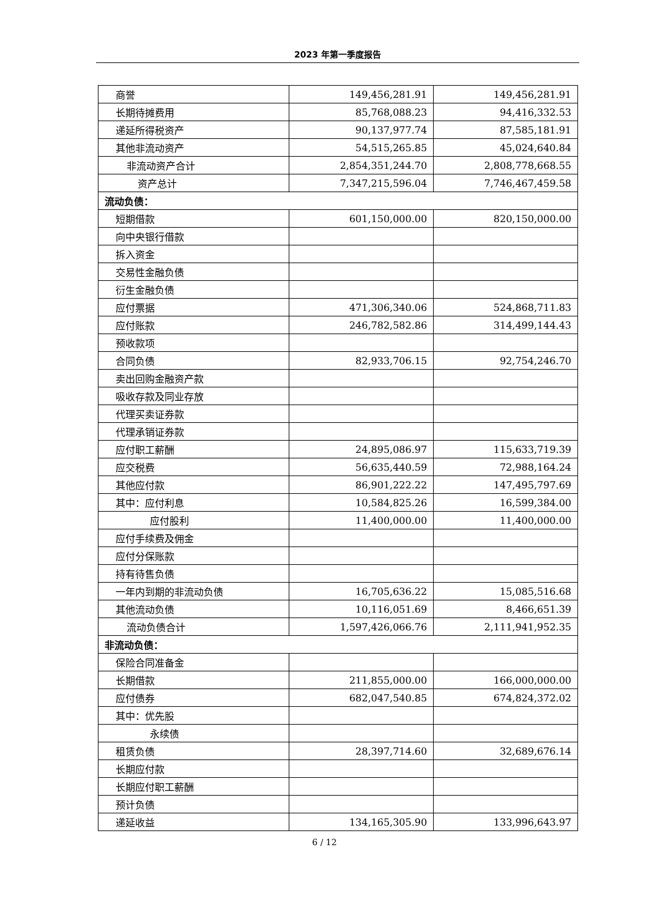2023 年第一季度报告
| 商誉 | 149,456,281.91 | 149,456,281.91 |
| 长期待摊费用 | 85,768,088.23 | 94,416,332.53 |
| 递延所得税资产 | 90,137,977.74 | 87,585,181.91 |
| 其他非流动资产 | 54,515,265.85 | 45,024,640.84 |
| 非流动资产合计 | 2,854,351,244.70 | 2,808,778,668.55 |
| 资产总计 | 7,347,215,596.04 | 7,746,467,459.58 |
| 流动负债： | | |
| 短期借款 | 601,150,000.00 | 820,150,000.00 |
| 向中央银行借款 | | |
| 拆入资金 | | |
| 交易性金融负债 | | |
| 衍生金融负债 | | |
| 应付票据 | 471,306,340.06 | 524,868,711.83 |
| 应付账款 | 246,782,582.86 | 314,499,144.43 |
| 预收款项 | | |
| 合同负债 | 82,933,706.15 | 92,754,246.70 |
| 卖出回购金融资产款 | | |
| 吸收存款及同业存放 | | |
| 代理买卖证券款 | | |
| 代理承销证券款 | | |
| 应付职工薪酬 | 24,895,086.97 | 115,633,719.39 |
| 应交税费 | 56,635,440.59 | 72,988,164.24 |
| 其他应付款 | 86,901,222.22 | 147,495,797.69 |
| 其中：应付利息 | 10,584,825.26 | 16,599,384.00 |
| 应付股利 | 11,400,000.00 | 11,400,000.00 |
| 应付手续费及佣金 | | |
| 应付分保账款 | | |
| 持有待售负债 | | |
| 一年内到期的非流动负债 | 16,705,636.22 | 15,085,516.68 |
| 其他流动负债 | 10,116,051.69 | 8,466,651.39 |
| 流动负债合计 | 1,597,426,066.76 | 2,111,941,952.35 |
| 非流动负债： | | |
| 保险合同准备金 | | |
| 长期借款 | 211,855,000.00 | 166,000,000.00 |
| 应付债券 | 682,047,540.85 | 674,824,372.02 |
| 其中：优先股 | | |
| 永续债 | | |
| 租赁负债 | 28,397,714.60 | 32,689,676.14 |
| 长期应付款 | | |
| 长期应付职工薪酬 | | |
| 预计负债 | | |
| 递延收益 | 134,165,305.90 | 133,996,643.97 |
6 / 12